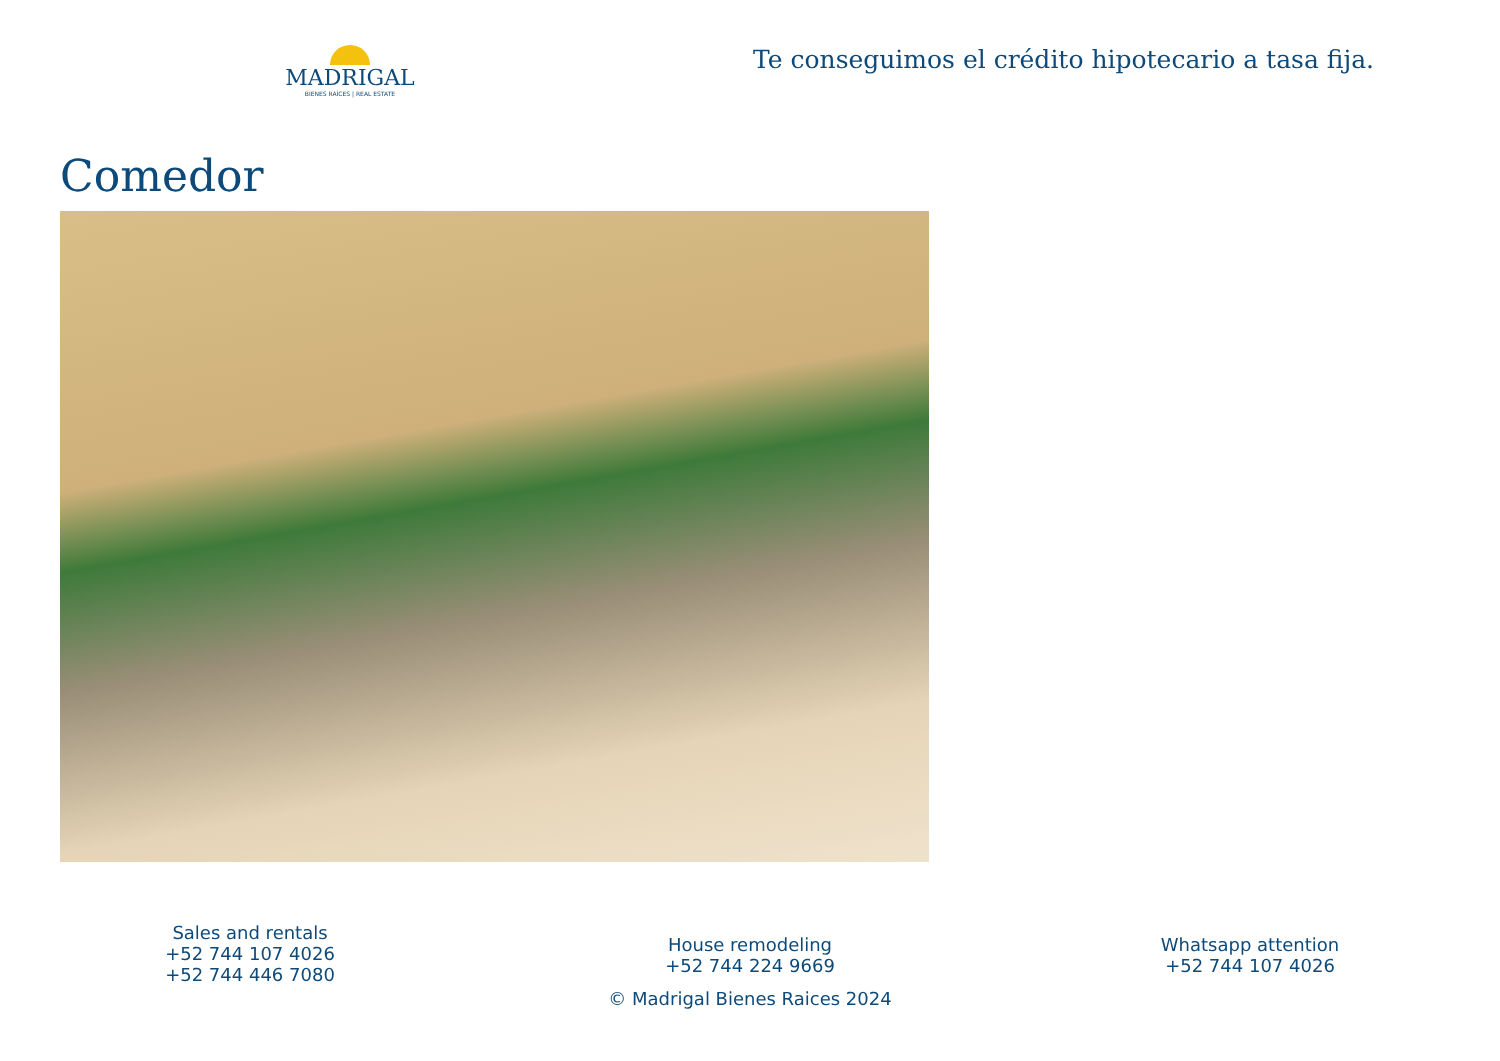MADRIGAL
BIENES RAÍCES | REAL ESTATE
Te conseguimos el crédito hipotecario a tasa fija.
Comedor
Sales and rentals
+52 744 107 4026
+52 744 446 7080
House remodeling
+52 744 224 9669
© Madrigal Bienes Raices 2024
Whatsapp attention
+52 744 107 4026